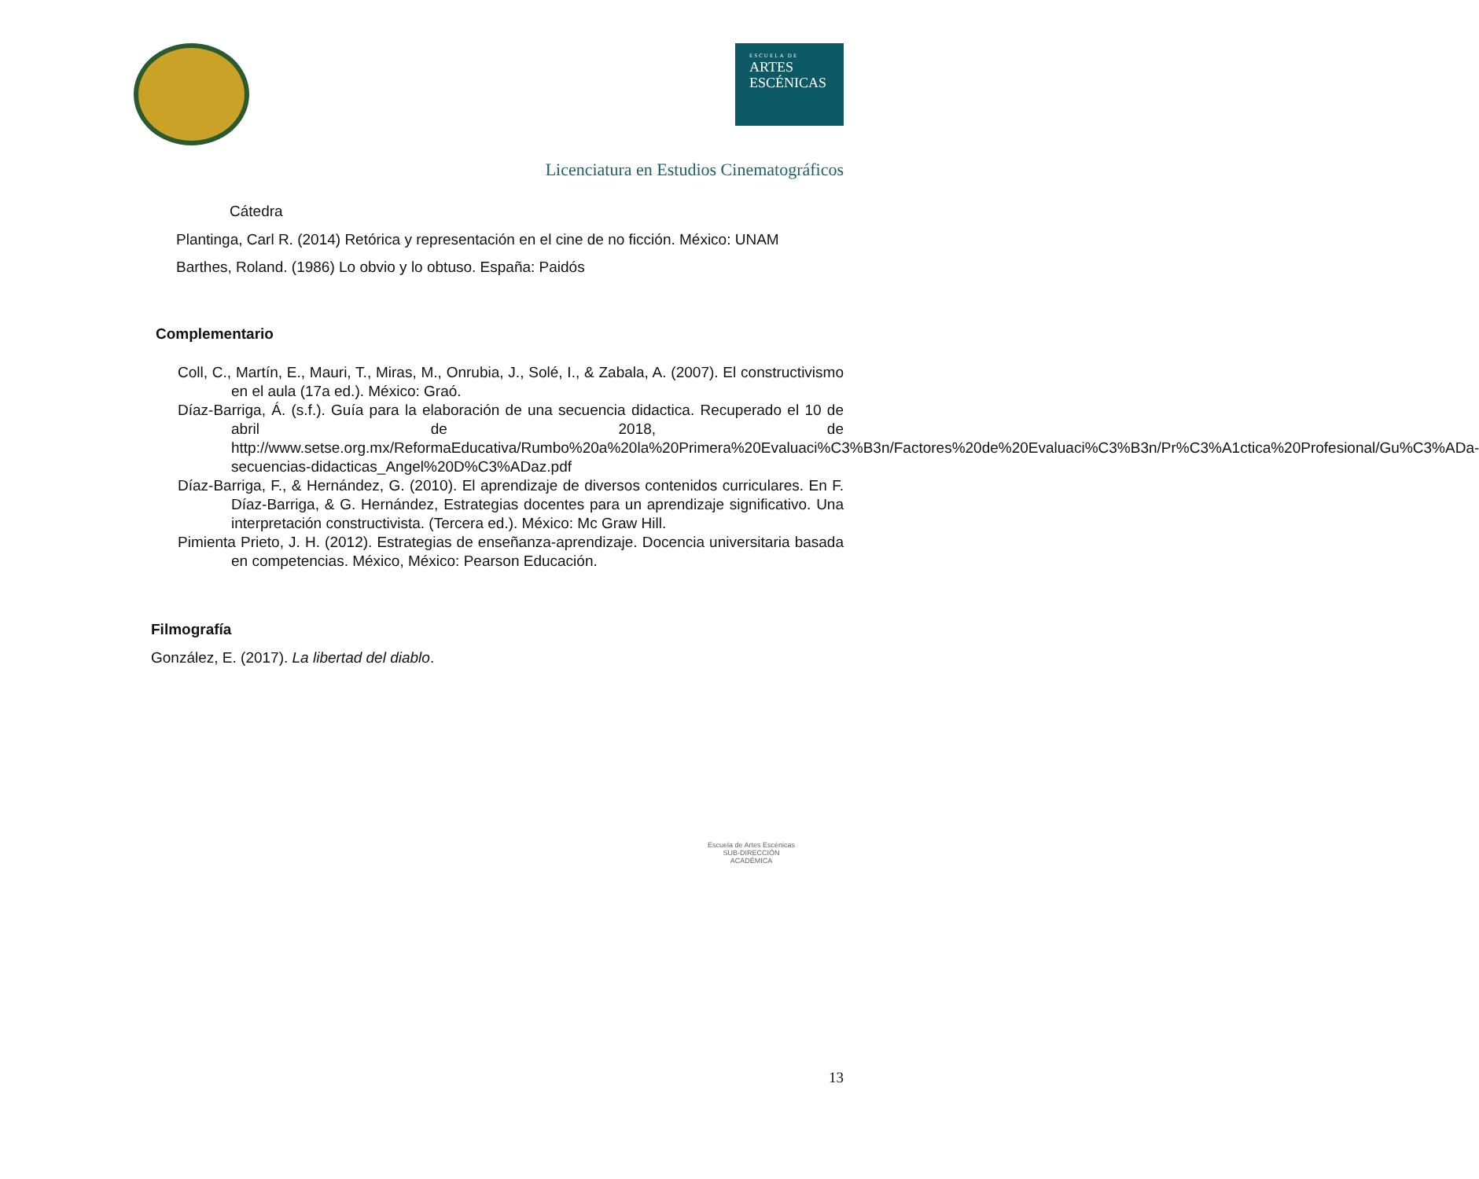ESCUELA DE
ARTES
ESCÉNICAS
Licenciatura en Estudios Cinematográficos
Cátedra
Plantinga, Carl R. (2014) Retórica y representación en el cine de no ficción. México: UNAM
Barthes, Roland. (1986) Lo obvio y lo obtuso. España: Paidós
Complementario
Coll, C., Martín, E., Mauri, T., Miras, M., Onrubia, J., Solé, I., & Zabala, A. (2007). El constructivismo en el aula (17a ed.). México: Graó.
Díaz-Barriga, Á. (s.f.). Guía para la elaboración de una secuencia didactica. Recuperado el 10 de abril de 2018, de http://www.setse.org.mx/ReformaEducativa/Rumbo%20a%20la%20Primera%20Evaluaci%C3%B3n/Factores%20de%20Evaluaci%C3%B3n/Pr%C3%A1ctica%20Profesional/Gu%C3%ADa-secuencias-didacticas_Angel%20D%C3%ADaz.pdf
Díaz-Barriga, F., & Hernández, G. (2010). El aprendizaje de diversos contenidos curriculares. En F. Díaz-Barriga, & G. Hernández, Estrategias docentes para un aprendizaje significativo. Una interpretación constructivista. (Tercera ed.). México: Mc Graw Hill.
Pimienta Prieto, J. H. (2012). Estrategias de enseñanza-aprendizaje. Docencia universitaria basada en competencias. México, México: Pearson Educación.
Filmografía
González, E. (2017). La libertad del diablo.
Escuela de Artes Escénicas
SUB-DIRECCIÓN
ACADÉMICA
13